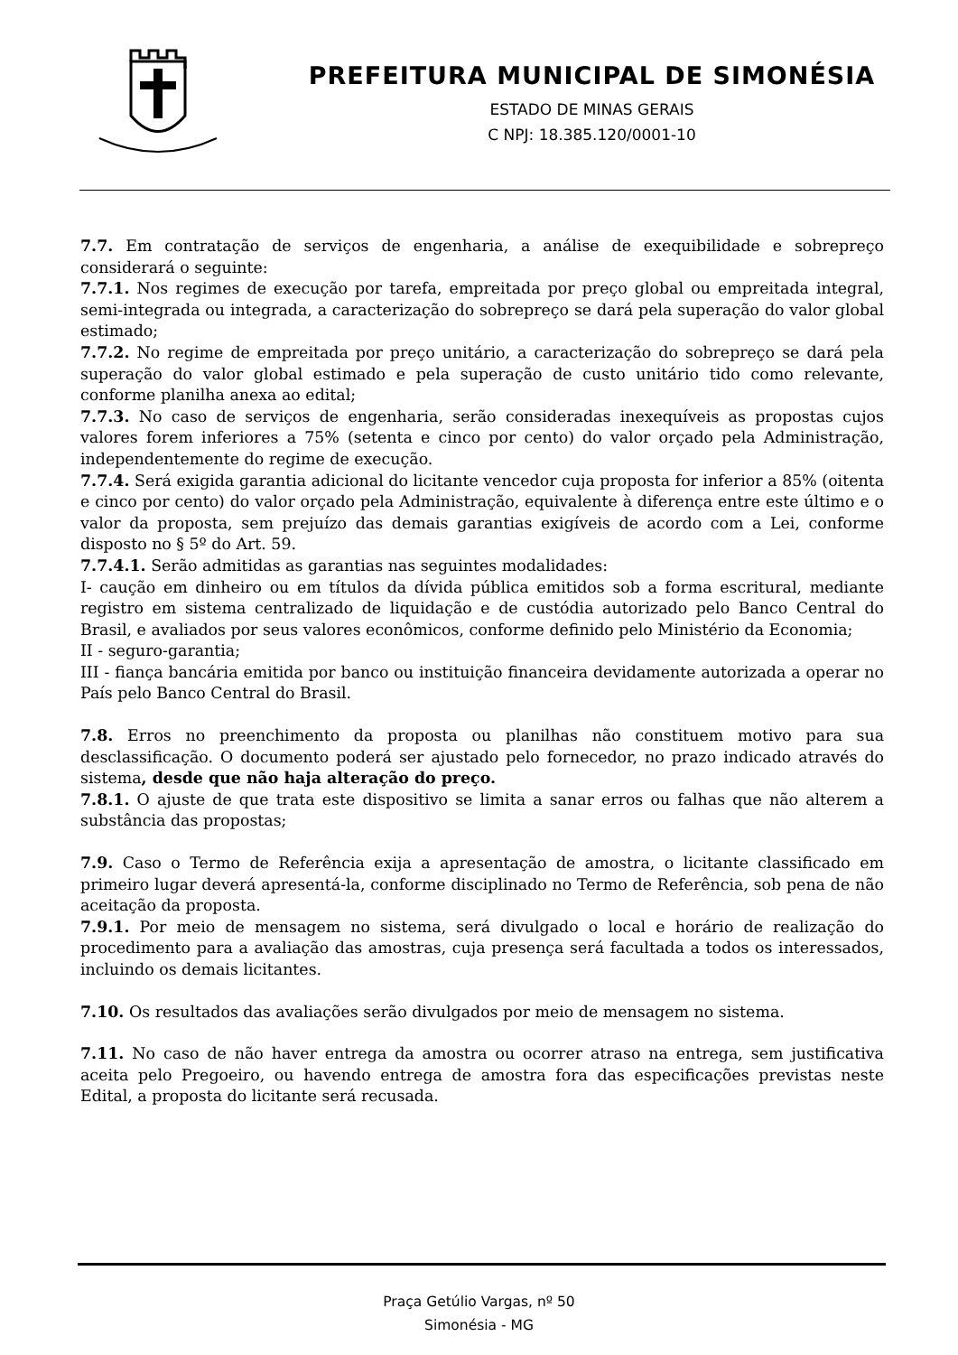PREFEITURA MUNICIPAL DE SIMONÉSIA
ESTADO DE MINAS GERAIS
C NPJ: 18.385.120/0001-10
7.7. Em contratação de serviços de engenharia, a análise de exequibilidade e sobrepreço considerará o seguinte:
7.7.1. Nos regimes de execução por tarefa, empreitada por preço global ou empreitada integral, semi-integrada ou integrada, a caracterização do sobrepreço se dará pela superação do valor global estimado;
7.7.2. No regime de empreitada por preço unitário, a caracterização do sobrepreço se dará pela superação do valor global estimado e pela superação de custo unitário tido como relevante, conforme planilha anexa ao edital;
7.7.3. No caso de serviços de engenharia, serão consideradas inexequíveis as propostas cujos valores forem inferiores a 75% (setenta e cinco por cento) do valor orçado pela Administração, independentemente do regime de execução.
7.7.4. Será exigida garantia adicional do licitante vencedor cuja proposta for inferior a 85% (oitenta e cinco por cento) do valor orçado pela Administração, equivalente à diferença entre este último e o valor da proposta, sem prejuízo das demais garantias exigíveis de acordo com a Lei, conforme disposto no § 5º do Art. 59.
7.7.4.1. Serão admitidas as garantias nas seguintes modalidades:
I- caução em dinheiro ou em títulos da dívida pública emitidos sob a forma escritural, mediante registro em sistema centralizado de liquidação e de custódia autorizado pelo Banco Central do Brasil, e avaliados por seus valores econômicos, conforme definido pelo Ministério da Economia;
II - seguro-garantia;
III - fiança bancária emitida por banco ou instituição financeira devidamente autorizada a operar no País pelo Banco Central do Brasil.
7.8. Erros no preenchimento da proposta ou planilhas não constituem motivo para sua desclassificação. O documento poderá ser ajustado pelo fornecedor, no prazo indicado através do sistema, desde que não haja alteração do preço.
7.8.1. O ajuste de que trata este dispositivo se limita a sanar erros ou falhas que não alterem a substância das propostas;
7.9. Caso o Termo de Referência exija a apresentação de amostra, o licitante classificado em primeiro lugar deverá apresentá-la, conforme disciplinado no Termo de Referência, sob pena de não aceitação da proposta.
7.9.1. Por meio de mensagem no sistema, será divulgado o local e horário de realização do procedimento para a avaliação das amostras, cuja presença será facultada a todos os interessados, incluindo os demais licitantes.
7.10. Os resultados das avaliações serão divulgados por meio de mensagem no sistema.
7.11. No caso de não haver entrega da amostra ou ocorrer atraso na entrega, sem justificativa aceita pelo Pregoeiro, ou havendo entrega de amostra fora das especificações previstas neste Edital, a proposta do licitante será recusada.
Praça Getúlio Vargas, nº 50
Simonésia - MG